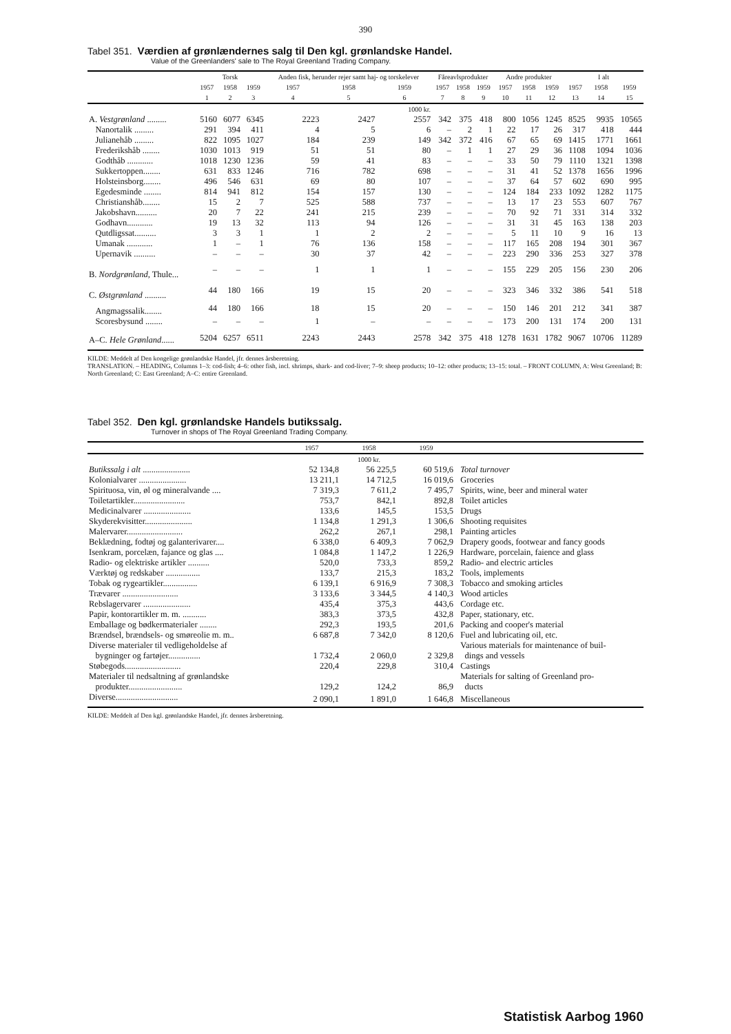390
Tabel 351. Værdien af grønlændernes salg til Den kgl. grønlandske Handel.
Value of the Greenlanders' sale to The Royal Greenland Trading Company.
| | Torsk | | | Anden fisk, herunder rejer samt haj- og torskelever | | | Fåreavlsprodukter | | | Andre produkter | | | I alt | | |
| --- | --- | --- | --- | --- | --- | --- | --- | --- | --- | --- | --- | --- | --- | --- | --- |
| | 1957 | 1958 | 1959 | 1957 | 1958 | 1959 | 1957 | 1958 | 1959 | 1957 | 1958 | 1959 | 1957 | 1958 | 1959 |
| | 1 | 2 | 3 | 4 | 5 | 6 | 7 | 8 | 9 | 10 | 11 | 12 | 13 | 14 | 15 |
| | 1000 kr. | | | | | | | | | | | | | | |
| A. Vestgrønland ......... | 5160 | 6077 | 6345 | 2223 | 2427 | 2557 | 342 | 375 | 418 | 800 | 1056 | 1245 | 8525 | 9935 | 10565 |
| Nanortalik ......... | 291 | 394 | 411 | 4 | 5 | 6 | – | 2 | 1 | 22 | 17 | 26 | 317 | 418 | 444 |
| Julianehåb ......... | 822 | 1095 | 1027 | 184 | 239 | 149 | 342 | 372 | 416 | 67 | 65 | 69 | 1415 | 1771 | 1661 |
| Frederikshåb ........ | 1030 | 1013 | 919 | 51 | 51 | 80 | – | 1 | 1 | 27 | 29 | 36 | 1108 | 1094 | 1036 |
| Godthåb ............ | 1018 | 1230 | 1236 | 59 | 41 | 83 | – | – | – | 33 | 50 | 79 | 1110 | 1321 | 1398 |
| Sukkertoppen........ | 631 | 833 | 1246 | 716 | 782 | 698 | – | – | – | 31 | 41 | 52 | 1378 | 1656 | 1996 |
| Holsteinsborg........ | 496 | 546 | 631 | 69 | 80 | 107 | – | – | – | 37 | 64 | 57 | 602 | 690 | 995 |
| Egedesminde ........ | 814 | 941 | 812 | 154 | 157 | 130 | – | – | – | 124 | 184 | 233 | 1092 | 1282 | 1175 |
| Christianshåb........ | 15 | 2 | 7 | 525 | 588 | 737 | – | – | – | 13 | 17 | 23 | 553 | 607 | 767 |
| Jakobshavn.......... | 20 | 7 | 22 | 241 | 215 | 239 | – | – | – | 70 | 92 | 71 | 331 | 314 | 332 |
| Godhavn............ | 19 | 13 | 32 | 113 | 94 | 126 | – | – | – | 31 | 31 | 45 | 163 | 138 | 203 |
| Qutdligssat.......... | 3 | 3 | 1 | 1 | 2 | 2 | – | – | – | 5 | 11 | 10 | 9 | 16 | 13 |
| Umanak ............ | 1 | – | 1 | 76 | 136 | 158 | – | – | – | 117 | 165 | 208 | 194 | 301 | 367 |
| Upernavik .......... | – | – | – | 30 | 37 | 42 | – | – | – | 223 | 290 | 336 | 253 | 327 | 378 |
| B. Nordgrønland , Thule... | – | – | – | 1 | 1 | 1 | – | – | – | 155 | 229 | 205 | 156 | 230 | 206 |
| C. Østgrønland .......... | 44 | 180 | 166 | 19 | 15 | 20 | – | – | – | 323 | 346 | 332 | 386 | 541 | 518 |
| Angmagssalik........ | 44 | 180 | 166 | 18 | 15 | 20 | – | – | – | 150 | 146 | 201 | 212 | 341 | 387 |
| Scoresbysund ........ | – | – | – | 1 | – | – | – | – | – | 173 | 200 | 131 | 174 | 200 | 131 |
| A–C. Hele Grønland ...... | 5204 | 6257 | 6511 | 2243 | 2443 | 2578 | 342 | 375 | 418 | 1278 | 1631 | 1782 | 9067 | 10706 | 11289 |
KILDE: Meddelt af Den kongelige grønlandske Handel, jfr. dennes årsberetning.
TRANSLATION. – HEADING, Columns 1–3: cod-fish; 4–6: other fish, incl. shrimps, shark- and cod-liver; 7–9: sheep products; 10–12: other products; 13–15: total. – FRONT COLUMN, A: West Greenland; B: North Greenland; C: East Greenland; A–C: entire Greenland.
Tabel 352. Den kgl. grønlandske Handels butikssalg.
Turnover in shops of The Royal Greenland Trading Company.
| | 1957 | 1958 | 1959 | |
| --- | --- | --- | --- | --- |
| | 1000 kr. | | | |
| Butikssalg i alt ...................... | 52 134,8 | 56 225,5 | 60 519,6 | Total turnover |
| Kolonialvarer ...................... | 13 211,1 | 14 712,5 | 16 019,6 | Groceries |
| Spirituosa, vin, øl og mineralvande .... | 7 319,3 | 7 611,2 | 7 495,7 | Spirits, wine, beer and mineral water |
| Toiletartikler........................ | 753,7 | 842,1 | 892,8 | Toilet articles |
| Medicinalvarer ...................... | 133,6 | 145,5 | 153,5 | Drugs |
| Skyderekvisitter...................... | 1 134,8 | 1 291,3 | 1 306,6 | Shooting requisites |
| Malervarer.......................... | 262,2 | 267,1 | 298,1 | Painting articles |
| Beklædning, fodtøj og galanterivarer.... | 6 338,0 | 6 409,3 | 7 062,9 | Drapery goods, footwear and fancy goods |
| Isenkram, porcelæn, fajance og glas .... | 1 084,8 | 1 147,2 | 1 226,9 | Hardware, porcelain, faience and glass |
| Radio- og elektriske artikler .......... | 520,0 | 733,3 | 859,2 | Radio- and electric articles |
| Værktøj og redskaber ................ | 133,7 | 215,3 | 183,2 | Tools, implements |
| Tobak og rygeartikler................ | 6 139,1 | 6 916,9 | 7 308,3 | Tobacco and smoking articles |
| Trævarer .......................... | 3 133,6 | 3 344,5 | 4 140,3 | Wood articles |
| Rebslagervarer ...................... | 435,4 | 375,3 | 443,6 | Cordage etc. |
| Papir, kontorartikler m. m. ........... | 383,3 | 373,5 | 432,8 | Paper, stationary, etc. |
| Emballage og bødkermaterialer ........ | 292,3 | 193,5 | 201,6 | Packing and cooper's material |
| Brændsel, brændsels- og smøreolie m. m.. | 6 687,8 | 7 342,0 | 8 120,6 | Fuel and lubricating oil, etc. |
| Diverse materialer til vedligeholdelse af bygninger og fartøjer............... | 1 732,4 | 2 060,0 | 2 329,8 | Various materials for maintenance of buil- dings and vessels |
| Støbegods.......................... | 220,4 | 229,8 | 310,4 | Castings |
| Materialer til nedsaltning af grønlandske produkter......................... | 129,2 | 124,2 | 86,9 | Materials for salting of Greenland pro- ducts |
| Diverse............................. | 2 090,1 | 1 891,0 | 1 646,8 | Miscellaneous |
KILDE: Meddelt af Den kgl. grønlandske Handel, jfr. dennes årsberetning.
Statistisk Aarbog 1960